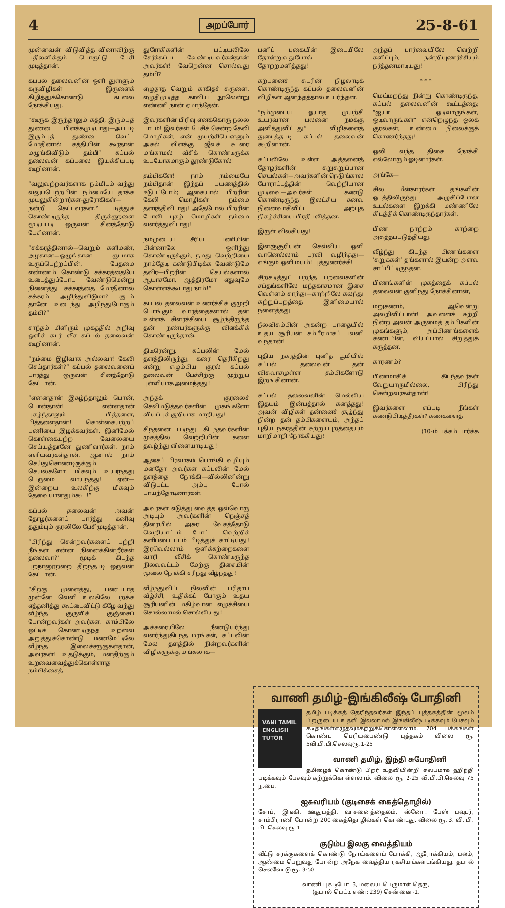4 அறப்போர் 25-8-61
முன்னவன் விடுவித்த வினாவிற்கு பதிலளிக்கும் பொருட்டு பேசி முடித்தான்.
கப்பல் தலைவனின் ஒளி துள்ளும் கருவிழிகள் இருளைக் கிழித்துக்கொண்டு கடலை நோக்கியது.
“கூருக இருந்தாலும் கத்தி, இரும்புத் துண்டை பிளக்கமுடியாது—அப்படி இரும்புத் துண்டை வெட்ட மோதினால் கத்தியின் கூர்தான் மழுங்கிவிடும் தம்பி” கப்பல் தலைவன் கப்பலை இயக்கியபடி கூறினான்.
“வலுவற்றவர்களாக நம்மிடம் வந்து வலுப்பெற்றபின் நம்மையே தாக்க முயலுகின்றார்கள்-துரோகிகள்—நன்றி கெட்டவர்கள்.” படித்துக் கொண்டிருந்த திருக்குறளை மூடியபடி ஒருவன் சினத்தோடு பேசினான்.
“சக்கரத்தினால்—வெறும் களிமண், அழகான—ஒழுங்கான குடமாக உருப்பெற்றப்பின், பேதமை எண்ணம் கொண்டு சக்கரத்தையே உடைத்துப்போட வேண்டுமென்று நினைத்து சக்கரத்தை மோதினால் சக்கரம் அழிந்துவிடுமா? குடம் தானே உடைந்து அழிந்துபோகும் தம்பி?”
சாந்தம் மிளிரும் முகத்தில் அறிவு ஒளிச் சுடர் வீச கப்பல் தலைவன் கூறினான்.
“நம்மை இழிவாக அல்லவா! கேலி செய்தார்கள்?” கப்பல் தலைவனைப் பார்த்து ஒருவன் சினத்தோடு கேட்டான்.
“என்னதான் இகழ்ந்தாலும் பொன், பொன்தான்! என்னதான் புகழ்ந்தாலும் பித்தளை, பித்தளைதான்! கொள்கையற்றப் பணியை இழக்கவர்கள், இனிமேல் கொள்கையற்ற வேலையை செய்யத்தானே துணிவார்கள். நாம் எளியவர்கள்தான், ஆனால் நாம் செய்துகொண்டிருக்கும் செயல்களோ மிகவும் உயர்ந்தது பெருமை வாய்ந்தது! ஏன்—இன்றைய உலகிற்கு மிகவும் தேவையானதும்கூட!”
கப்பல் தலைவன் அவன் தோழர்களைப் பார்த்து கனிவு ததும்பும் குரலிலே பேசிமுடித்தான்.
“பிரிந்து சென்றவர்களைப் பற்றி நீங்கள் என்ன நினைக்கின்றீர்கள் தலைவா?” மூடிக் கிடந்த புறநானூற்றை திறந்தபடி ஒருவன் கேட்டான்.
“சிறகு முளைத்து, பண்படாத முன்னே வெளி உலகிலே பறக்க எத்தனித்து கூட்டைவிட்டு கீழே வந்து வீழ்ந்த குருவிக் குஞ்சைப் போன்றவர்கள் அவர்கள். காம்பிலே ஒட்டிக் கொண்டிருந்த உறவை அறுத்துக்கொண்டு மண்மேட்டிலே வீழ்ந்த இலைச்சருகுகள்தான், அவர்கள்! உதடுக்கும், மனதிற்கும் உறவைவைத்துக்கொள்ளாத நம்பிக்கைத்
துரோகிகளின் பட்டியலிலே சேர்க்கப்பட வேண்டியவர்கள்தான் அவர்கள்! வேறென்ன சொல்வது தம்பி?
எழுதாத வெறும் காகிதச் சுருளை, எழுதிமுடித்த காவிய நூலென்று எண்ணி நான் ஏமாந்தேன்.
இவர்களின் பிரிவு எனக்கொரு நல்ல பாடம்! இவர்கள் பேசிச் சென்ற கேலி மொழிகள், என் முயற்சியென்னும் அகல் விளக்கு ஜீவச் சுடரை மங்காமல் வீசிக் கொண்டிருக்க உபயோகமாகும் தூண்டுகோல்!
தம்பிகளே! நாம் நம்மையே நம்பிதான் இந்தப் பயணத்தில் ஈடுபட்டோம்; ஆகையால் பிறரின் கேலி மொழிகள் நம்மை தளர்த்திவிடாது! அதேபோல் பிறரின் போலி புகழ் மொழிகள் நம்மை வளர்த்துவிடாது!
நம்முடைய சீரிய பணியின் பின்னாலே ஒளிந்து கொண்டிருக்கும், நமது வெற்றியை நாம்தேடி கண்டுபிடிக்க வேண்டுமே தவிர—பிறரின் செயல்களால் ஆயாசமோ, ஆத்திரமோ எதுவுமே கொள்ளக்கூடாது நாம்!”
கப்பல் தலைவன் உணர்ச்சிக் குமுறி பொங்கும் வார்த்தைகளால் தன் உள்ளக் கிளர்ச்சியை சூழ்ந்திருந்த தன் நண்பர்களுக்கு விளக்கிக் கொண்டிருந்தான்.
திடீரென்று, கப்பலின் மேல் தளத்திலிருந்து, கரை தெரிகிறது என்று எழும்பிய குரல் கப்பல் தலைவன் பேச்சிற்கு முற்றுப் புள்ளியாக அமைந்தது!
அந்தக் குரலைச் செவிமடுத்தவர்களின் முகங்களோ வியப்புக் குறியாக மாறியது!
சிந்தனை படிந்து கிடந்தவர்களின் முகத்தில் வெற்றியின் களை தவழ்ந்து விளையாடியது!
ஆசைப் பிரவாகம் பொங்கி வழியும் மனதோ அவர்கள் கப்பலின் மேல் தளத்தை நோக்கி—வில்லினின்று விடுபட்ட அம்பு போல் பாய்ந்தோடினார்கள்.
அவர்கள் எடுத்து வைத்த ஒவ்வொரு அடியும் அவர்களின் நெஞ்சத் திரையில் அசுர வேகத்தோடு வெறியாட்டம் போட்ட வெற்றிக் களிப்பை படம் பிடித்துக் காட்டியது! இரவெல்லாம் ஒளிக்கற்றைகளை வாரி வீசிக் கொண்டிருந்த நிலவுவட்டம் மேற்கு திசையின் மூலை நோக்கி சரிந்து வீழ்ந்தது!
வீழ்ந்துவிட்ட நிலவின் பரிதாப வீழ்ச்சி, உதிக்கப் போகும் உதய சூரியனின் மகிழ்வான எழுச்சியை சொல்லாமல் சொல்லியது!
அக்கரையிலே நீண்டுயர்ந்து வளர்ந்துகிடந்த மரங்கள், கப்பலின் மேல் தளத்தில் நின்றவர்களின் விழிகளுக்கு மங்கலாக—
பனிப் புகையின் இடையிலே தோன்றுவதுபோல் தோற்றமளித்தது!
கற்பனைச் சுடரின் நிழலாடிக் கொண்டிருந்த கப்பல் தலைவனின் விழிகள் ஆனந்தத்தால் உயர்ந்தன.
“நம்முடைய ஓயாத முயற்சி உயர்வான பலனை நமக்கு அளித்துவிட்டது” விழிகளைத் துடைத்தபடி கப்பல் தலைவன் கூறினான்.
கப்பலிலே உள்ள அத்தனைத் தோழர்களின் சுறுசுறுப்பான செயல்கள்—அவர்களின் நெடுங்கால போராட்டத்தின் வெற்றியான முடிவை—அவர்கள் கண்டு கொண்டிருந்த இலட்சிய கனவு நினைவாகிவிட்ட அற்புத நிகழ்ச்சியை பிரதிபலித்தன.
இருள் விலகியது!
இளஞ்சூரியன் செவ்விய ஒளி வானெல்லாம் பரவி வழிந்தது—எங்கும் ஒளி மயம்! புத்துணர்ச்சி!
சிறகடித்துப் பறந்த பறவைகளின் சப்தங்களிலே மந்தகாசமான இசை வெள்ளம் சுரந்து—காற்றிலே கலந்து சுற்றுப்புறத்தை இனிமையால் நனைத்தது.
நீலவிசும்பின் அகன்ற பாதையில் உதய சூரியன் கம்பீரமாகப் பவனி வந்தான்!
புதிய நகரத்தின் புனித பூமியில் கப்பல் தலைவன் தன் விசுவாசமுள்ள தம்பிகளோடு இறங்கினான்.
கப்பல் தலைவனின் மெல்லிய இதயம் இன்பத்தால் கனத்தது! அவன் விழிகள் தன்னைச் சூழ்ந்து நின்ற தன் தம்பிகளையும், அந்தப் புதிய நகரத்தின் சுற்றுப்புறத்தையும் மாறிமாறி நோக்கியது!
அந்தப் பார்வையிலே வெற்றி களிப்பும், நன்றியுணர்ச்சியும் நர்த்தனமாடியது!
* * *
மெய்மறந்து நின்று கொண்டிருந்த, கப்பல் தலைவனின் கூட்டத்தை; “ஐயா ஓடிவாருங்கள், ஓடிவாருங்கள்” என்றெழுந்த ஓலக் குரல்கள், உண்மை நிலைக்குக் கொணர்ந்தது!
ஒலி வந்த திசை நோக்கி எல்லோரும் ஓடினார்கள்.
அங்கே—
சில மீன்காரர்கள் தங்களின் ஓடத்திலிருந்து அழுகிப்போன உடல்களை இறக்கி மண்ணிலே கிடத்திக் கொண்டிருந்தார்கள்.
பிண நாற்றம் காற்றை அசுத்தப்படுத்தியது.
வீழ்ந்து கிடந்த பிணங்களை ‘சுறுக்கள்’ தங்களால் இயன்ற அளவு சாப்பிட்டிருந்தன.
பிணங்களின் முகத்தைக் கப்பல் தலைவன் குனிந்து நோக்கினான்,
மறுகணம், ஆவென்று அலறிவிட்டான்! அவனைச் சுற்றி நின்ற அவன் அருமைத் தம்பிகளின் முகங்களும், அப்பிணங்களைக் கண்டபின், வியப்பால் சிறுத்துக் கருத்தன.
காரணம்?
பிணமாகிக் கிடந்தவர்கள் வேறுயாருமில்லை, பிரிந்து சென்றவர்கள்தான்!
இவர்களை எப்படி நீங்கள் கண்டுபிடித்தீர்கள்? கண்களைத்
(10-ம் பக்கம் பார்க்க
வாணி தமிழ்-இங்கிலீஷ் போதினி
VANI TAMIL ENGLISH TUTOR
தமிழ் படிக்கத் தெரிந்தவர்கள் இந்தப் புத்தகத்தின் மூலம் பிறருடைய உதவி இல்லாமல் இங்கிலீஷ்படிக்கவும் பேசவும் கடிதங்கள்எழுதவும்கற்றுக்கொள்ளலாம். 704 பக்கங்கள் கொண்ட பெரியபைண்டு புத்தகம் விலை ரூ. 5வி.பி.பி.செலவுரூ.1-25
வாணி தமிழ், இந்தி சுபோதினி
தமிழைக் கொண்டு பிறர் உதவியின்றி சுலபமாக ஹிந்தி படிக்கவும் பேசவும் கற்றுக்கொள்ளலாம். விலை ரூ, 2-25 வி.பி.பி.செலவு 75 ந.பை.
ஐசுவரியம் (குடிசைக் கைத்தொழில்)
சோப், இங்கி, ஊதுபத்தி, வாசனைத்தைலம், ஸ்னோ. பேஸ் பவுடர், சாம்பிராணி போன்ற 200 கைத்தொழில்கள் கொண்டது. விலை ரூ, 3. வி. பி. பி. செலவு ரூ 1.
குடும்ப இலகு வைத்தியம்
வீட்டு சரக்குகளைக் கொண்டு நோய்களைப் போக்கி, ஆரோக்கியம், பலம், ஆண்மை பெறுவது போன்ற அநேக வைத்திய ரகசியங்களடங்கியது. தபால் செலவோடு ரூ. 3-50
வாணி புக் டிபோ, 3, மலைய பெருமாள் தெரு,
(தபால் பெட்டி எண்: 239) சென்னை-1.